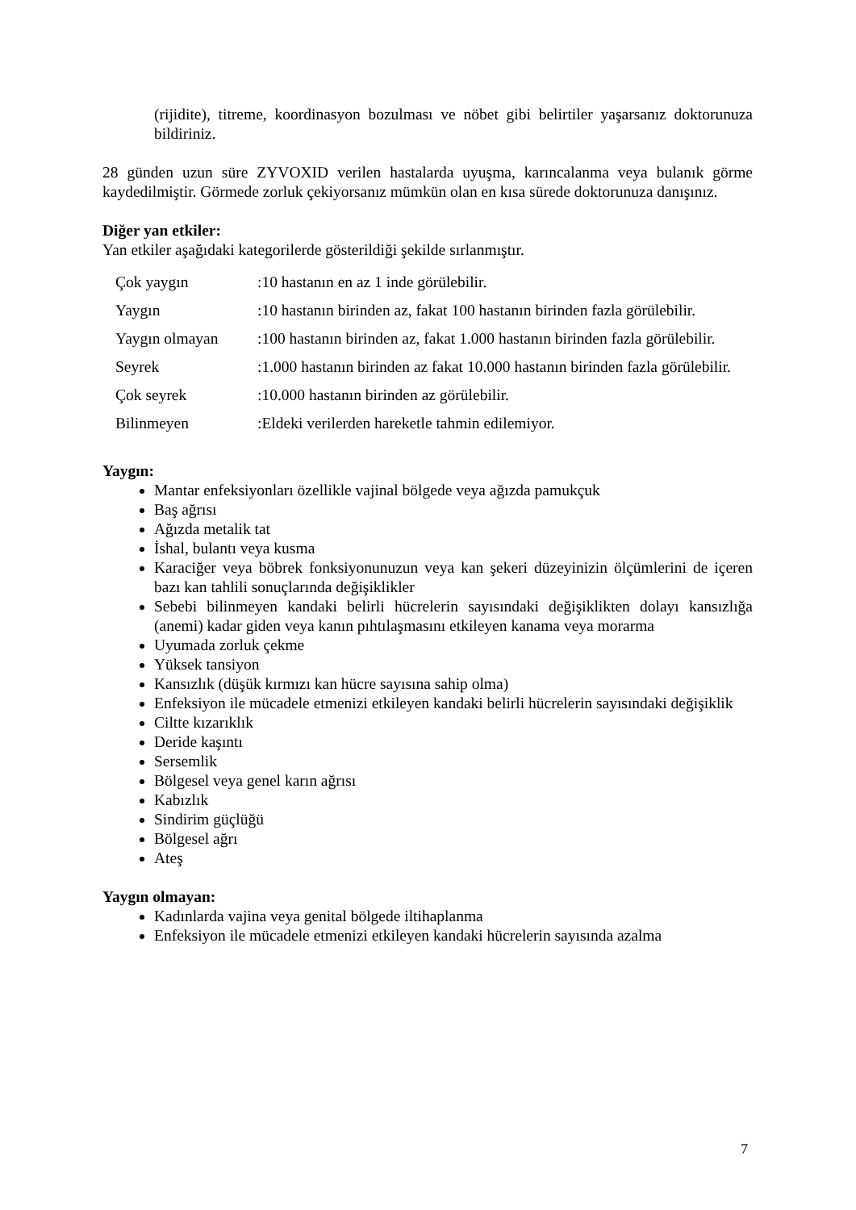(rijidite), titreme, koordinasyon bozulması ve nöbet gibi belirtiler yaşarsanız doktorunuza bildiriniz.
28 günden uzun süre ZYVOXID verilen hastalarda uyuşma, karıncalanma veya bulanık görme kaydedilmiştir. Görmede zorluk çekiyorsanız mümkün olan en kısa sürede doktorunuza danışınız.
Diğer yan etkiler:
Yan etkiler aşağıdaki kategorilerde gösterildiği şekilde sırlanmıştır.
| Çok yaygın | :10 hastanın en az 1 inde görülebilir. |
| Yaygın | :10 hastanın birinden az, fakat 100 hastanın birinden fazla görülebilir. |
| Yaygın olmayan | :100 hastanın birinden az, fakat 1.000 hastanın birinden fazla görülebilir. |
| Seyrek | :1.000 hastanın birinden az fakat 10.000 hastanın birinden fazla görülebilir. |
| Çok seyrek | :10.000 hastanın birinden az görülebilir. |
| Bilinmeyen | :Eldeki verilerden hareketle tahmin edilemiyor. |
Yaygın:
Mantar enfeksiyonları özellikle vajinal bölgede veya ağızda pamukçuk
Baş ağrısı
Ağızda metalik tat
İshal, bulantı veya kusma
Karaciğer veya böbrek fonksiyonunuzun veya kan şekeri düzeyinizin ölçümlerini de içeren bazı kan tahlili sonuçlarında değişiklikler
Sebebi bilinmeyen kandaki belirli hücrelerin sayısındaki değişiklikten dolayı kansızlığa (anemi) kadar giden veya kanın pıhtılaşmasını etkileyen kanama veya morarma
Uyumada zorluk çekme
Yüksek tansiyon
Kansızlık (düşük kırmızı kan hücre sayısına sahip olma)
Enfeksiyon ile mücadele etmenizi etkileyen kandaki belirli hücrelerin sayısındaki değişiklik
Ciltte kızarıklık
Deride kaşıntı
Sersemlik
Bölgesel veya genel karın ağrısı
Kabızlık
Sindirim güçlüğü
Bölgesel ağrı
Ateş
Yaygın olmayan:
Kadınlarda vajina veya genital bölgede iltihaplanma
Enfeksiyon ile mücadele etmenizi etkileyen kandaki hücrelerin sayısında azalma
7